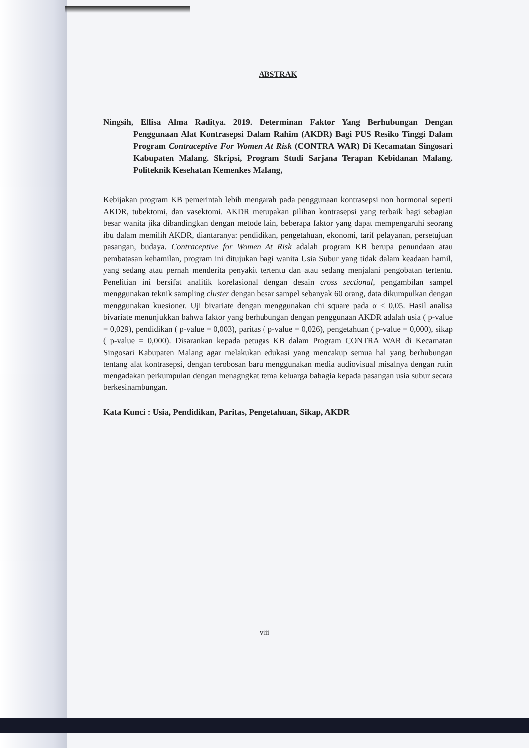ABSTRAK
Ningsih, Ellisa Alma Raditya. 2019. Determinan Faktor Yang Berhubungan Dengan Penggunaan Alat Kontrasepsi Dalam Rahim (AKDR) Bagi PUS Resiko Tinggi Dalam Program Contraceptive For Women At Risk (CONTRA WAR) Di Kecamatan Singosari Kabupaten Malang. Skripsi, Program Studi Sarjana Terapan Kebidanan Malang. Politeknik Kesehatan Kemenkes Malang,
Kebijakan program KB pemerintah lebih mengarah pada penggunaan kontrasepsi non hormonal seperti AKDR, tubektomi, dan vasektomi. AKDR merupakan pilihan kontrasepsi yang terbaik bagi sebagian besar wanita jika dibandingkan dengan metode lain, beberapa faktor yang dapat mempengaruhi seorang ibu dalam memilih AKDR, diantaranya: pendidikan, pengetahuan, ekonomi, tarif pelayanan, persetujuan pasangan, budaya. Contraceptive for Women At Risk adalah program KB berupa penundaan atau pembatasan kehamilan, program ini ditujukan bagi wanita Usia Subur yang tidak dalam keadaan hamil, yang sedang atau pernah menderita penyakit tertentu dan atau sedang menjalani pengobatan tertentu. Penelitian ini bersifat analitik korelasional dengan desain cross sectional, pengambilan sampel menggunakan teknik sampling cluster dengan besar sampel sebanyak 60 orang, data dikumpulkan dengan menggunakan kuesioner. Uji bivariate dengan menggunakan chi square pada α < 0,05. Hasil analisa bivariate menunjukkan bahwa faktor yang berhubungan dengan penggunaan AKDR adalah usia ( p-value = 0,029), pendidikan ( p-value = 0,003), paritas ( p-value = 0,026), pengetahuan ( p-value = 0,000), sikap ( p-value = 0,000). Disarankan kepada petugas KB dalam Program CONTRA WAR di Kecamatan Singosari Kabupaten Malang agar melakukan edukasi yang mencakup semua hal yang berhubungan tentang alat kontrasepsi, dengan terobosan baru menggunakan media audiovisual misalnya dengan rutin mengadakan perkumpulan dengan menagngkat tema keluarga bahagia kepada pasangan usia subur secara berkesinambungan.
Kata Kunci : Usia, Pendidikan, Paritas, Pengetahuan, Sikap, AKDR
viii